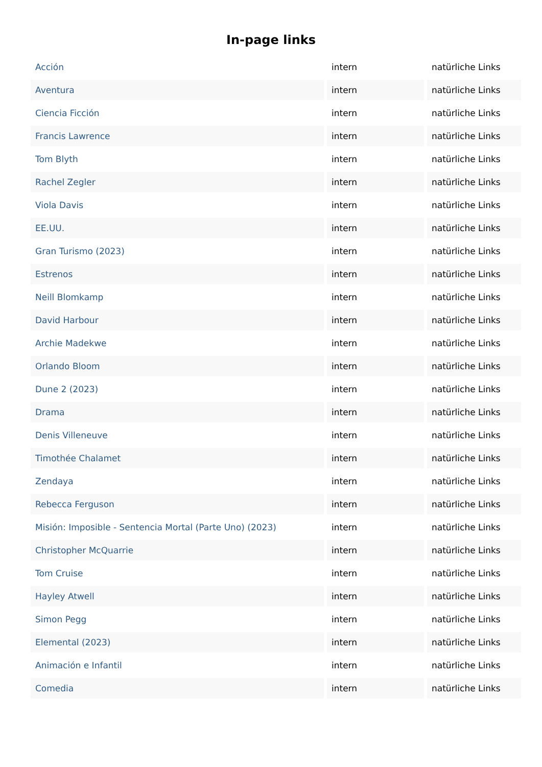In-page links
| Acción | intern | natürliche Links |
| Aventura | intern | natürliche Links |
| Ciencia Ficción | intern | natürliche Links |
| Francis Lawrence | intern | natürliche Links |
| Tom Blyth | intern | natürliche Links |
| Rachel Zegler | intern | natürliche Links |
| Viola Davis | intern | natürliche Links |
| EE.UU. | intern | natürliche Links |
| Gran Turismo (2023) | intern | natürliche Links |
| Estrenos | intern | natürliche Links |
| Neill Blomkamp | intern | natürliche Links |
| David Harbour | intern | natürliche Links |
| Archie Madekwe | intern | natürliche Links |
| Orlando Bloom | intern | natürliche Links |
| Dune 2 (2023) | intern | natürliche Links |
| Drama | intern | natürliche Links |
| Denis Villeneuve | intern | natürliche Links |
| Timothée Chalamet | intern | natürliche Links |
| Zendaya | intern | natürliche Links |
| Rebecca Ferguson | intern | natürliche Links |
| Misión: Imposible - Sentencia Mortal (Parte Uno) (2023) | intern | natürliche Links |
| Christopher McQuarrie | intern | natürliche Links |
| Tom Cruise | intern | natürliche Links |
| Hayley Atwell | intern | natürliche Links |
| Simon Pegg | intern | natürliche Links |
| Elemental (2023) | intern | natürliche Links |
| Animación e Infantil | intern | natürliche Links |
| Comedia | intern | natürliche Links |